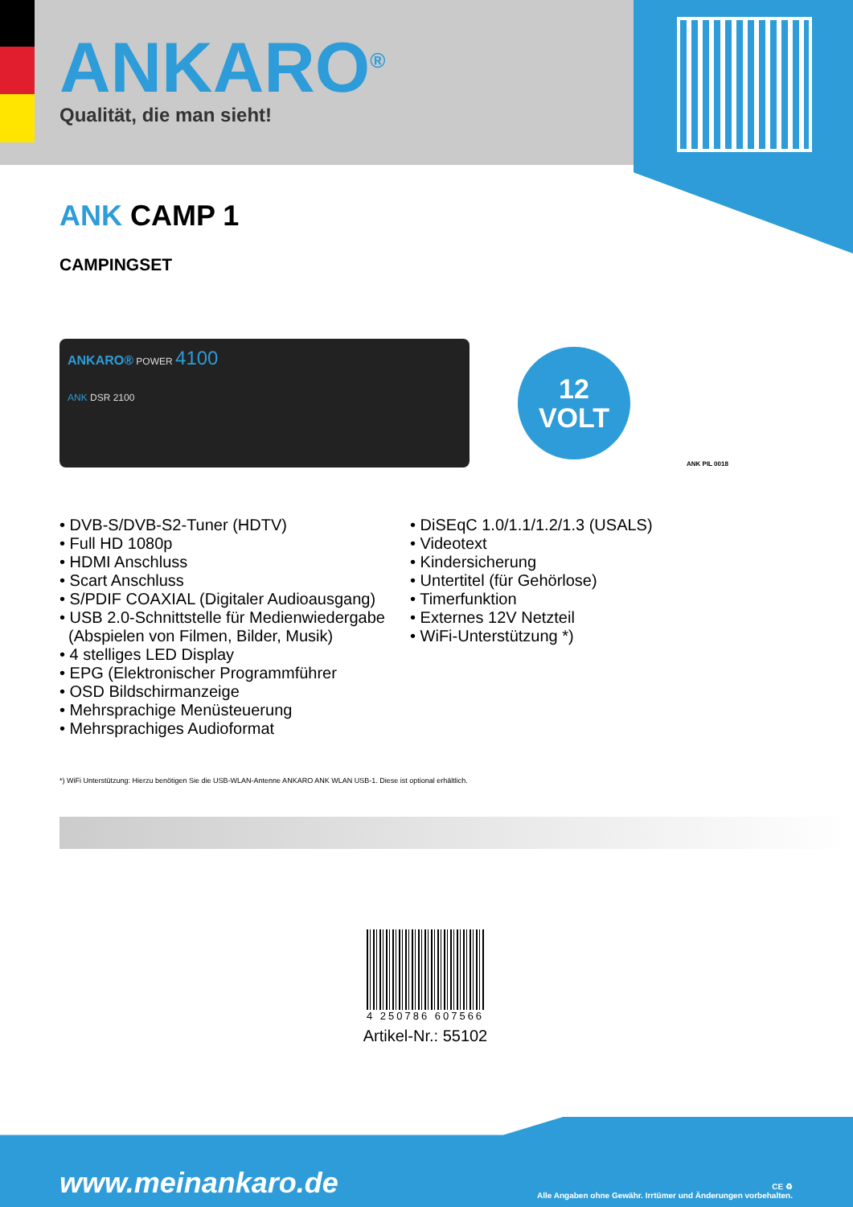ANKARO<sup>®</sup>
Qualität, die man sieht!
ANK CAMP 1
CAMPINGSET
ANKARO® POWER 4100
ANK DSR 2100
12
VOLT
ANK PIL 0018
• DVB-S/DVB-S2-Tuner (HDTV)
• Full HD 1080p
• HDMI Anschluss
• Scart Anschluss
• S/PDIF COAXIAL (Digitaler Audioausgang)
• USB 2.0-Schnittstelle für Medienwiedergabe
(Abspielen von Filmen, Bilder, Musik)
• 4 stelliges LED Display
• EPG (Elektronischer Programmführer
• OSD Bildschirmanzeige
• Mehrsprachige Menüsteuerung
• Mehrsprachiges Audioformat
• DiSEqC 1.0/1.1/1.2/1.3 (USALS)
• Videotext
• Kindersicherung
• Untertitel (für Gehörlose)
• Timerfunktion
• Externes 12V Netzteil
• WiFi-Unterstützung *)
*) WiFi Unterstützung: Hierzu benötigen Sie die USB-WLAN-Antenne ANKARO ANK WLAN USB-1. Diese ist optional erhältlich.
4 250786 607566
Artikel-Nr.: 55102
www.meinankaro.de
CE ♻
Alle Angaben ohne Gewähr. Irrtümer und Änderungen vorbehalten.